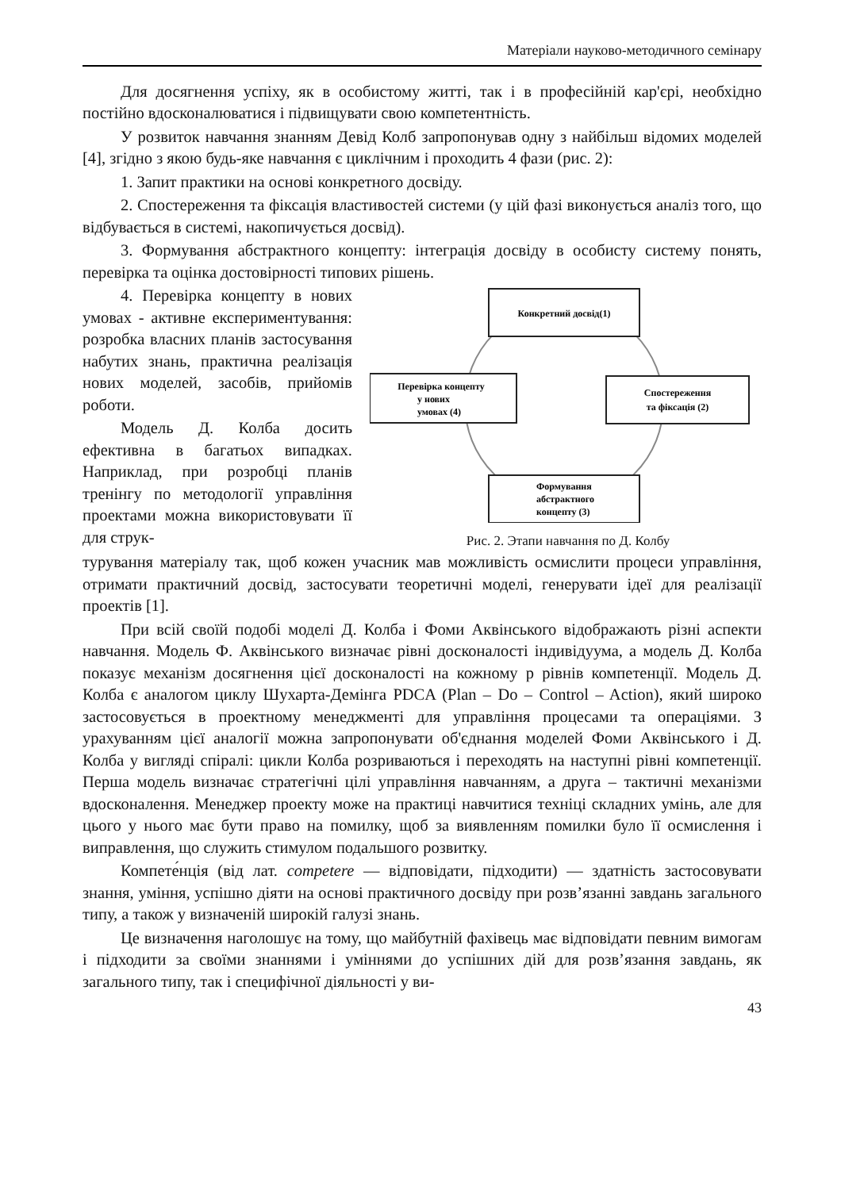Матеріали науково-методичного семінару
Для досягнення успіху, як в особистому житті, так і в професійній кар'єрі, необхідно постійно вдосконалюватися і підвищувати свою компетентність.
У розвиток навчання знанням Девід Колб запропонував одну з найбільш відомих моделей [4], згідно з якою будь-яке навчання є циклічним і проходить 4 фази (рис. 2):
1. Запит практики на основі конкретного досвіду.
2. Спостереження та фіксація властивостей системи (у цій фазі виконується аналіз того, що відбувається в системі, накопичується досвід).
3. Формування абстрактного концепту: інтеграція досвіду в особисту систему понять, перевірка та оцінка достовірності типових рішень.
4. Перевірка концепту в нових умовах - активне експериментування: розробка власних планів застосування набутих знань, практична реалізація нових моделей, засобів, прийомів роботи.
Модель Д. Колба досить ефективна в багатьох випадках. Наприклад, при розробці планів тренінгу по методології управління проектами можна використовувати її для струк-
Конкретний досвід(1)
Спостереження
та фіксація (2)
Перевірка концепту
у нових
умовах (4)
Формування
абстрактного
концепту (3)
Рис. 2. Этапи навчання по Д. Колбу
турування матеріалу так, щоб кожен учасник мав можливість осмислити процеси управління, отримати практичний досвід, застосувати теоретичні моделі, генерувати ідеї для реалізації проектів [1].
При всій своїй подобі моделі Д. Колба і Фоми Аквінського відображають різні аспекти навчання. Модель Ф. Аквінського визначає рівні досконалості індивідуума, а модель Д. Колба показує механізм досягнення цієї досконалості на кожному р рівнів компетенції. Модель Д. Колба є аналогом циклу Шухарта-Демінга PDCA (Plan – Do – Control – Action), який широко застосовується в проектному менеджменті для управління процесами та операціями. З урахуванням цієї аналогії можна запропонувати об'єднання моделей Фоми Аквінського і Д. Колба у вигляді спіралі: цикли Колба розриваються і переходять на наступні рівні компетенції. Перша модель визначає стратегічні цілі управління навчанням, а друга – тактичні механізми вдосконалення. Менеджер проекту може на практиці навчитися техніці складних умінь, але для цього у нього має бути право на помилку, щоб за виявленням помилки було її осмислення і виправлення, що служить стимулом подальшого розвитку.
Компете́нція (від лат. competere — відповідати, підходити) — здатність застосовувати знання, уміння, успішно діяти на основі практичного досвіду при розв’язанні завдань загального типу, а також у визначеній широкій галузі знань.
Це визначення наголошує на тому, що майбутній фахівець має відповідати певним вимогам і підходити за своїми знаннями і уміннями до успішних дій для розв’язання завдань, як загального типу, так і специфічної діяльності у ви-
43